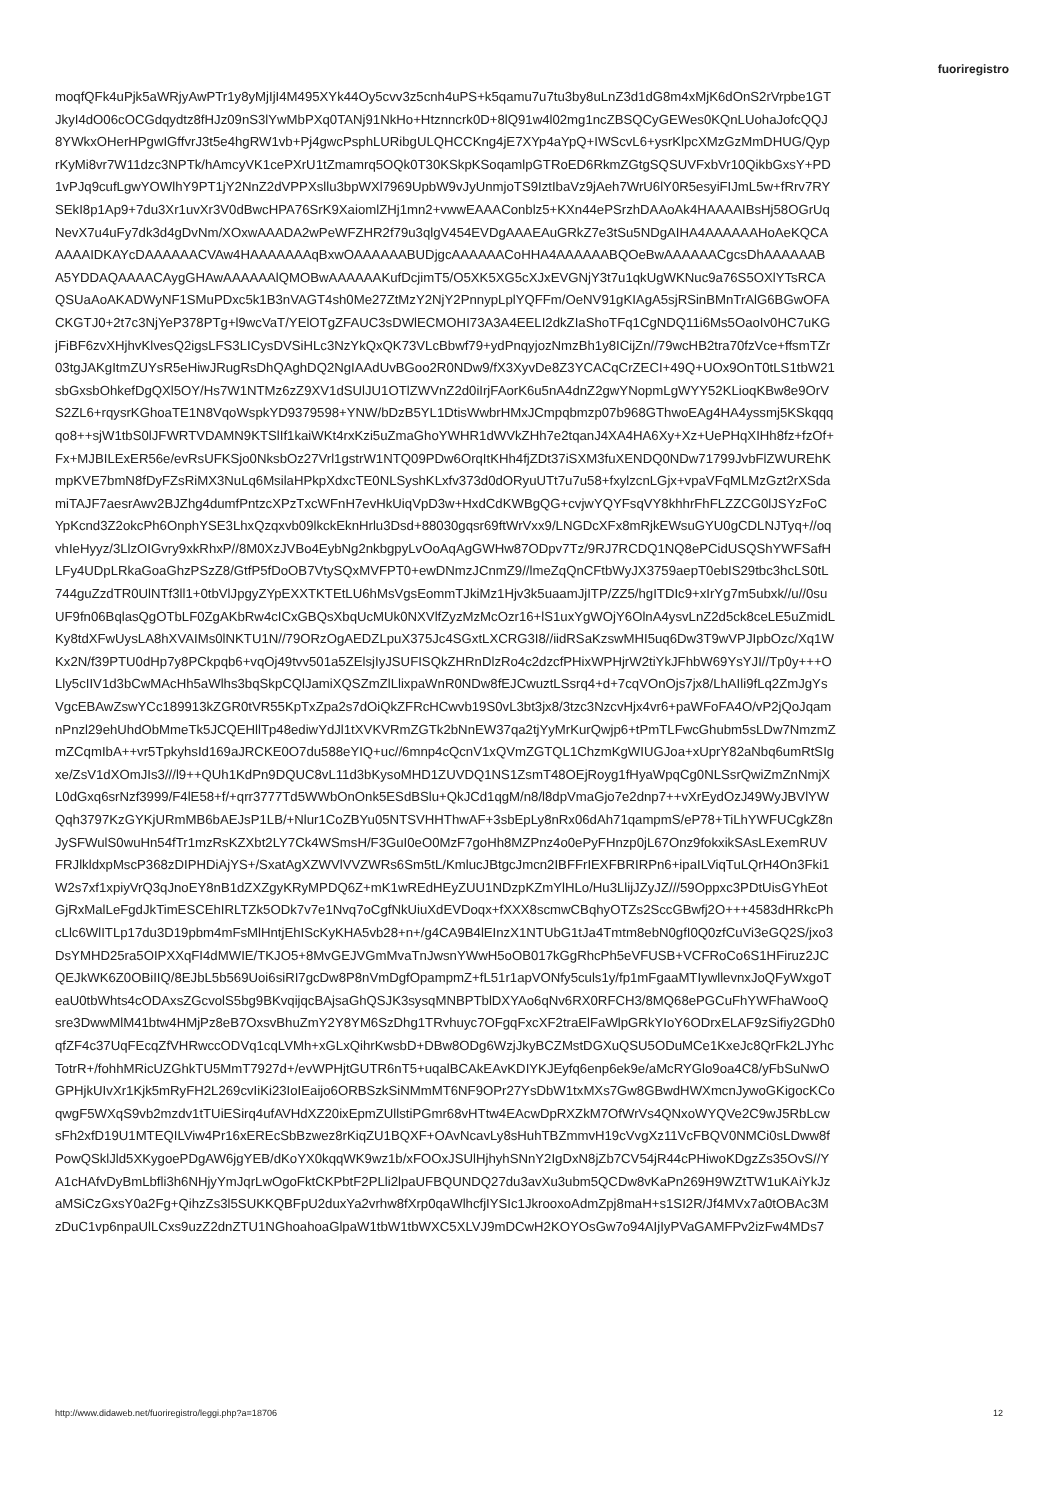fuoriregistro
moqfQFk4uPjk5aWRjyAwPTr1y8yMjIjI4M495XYk44Oy5cvv3z5cnh4uPS+k5qamu7u7tu3by8uLnZ3d1dG8m4xMjK6dOnS2rVrpbe1GT
JkyI4dO06cOCGdqydtz8fHJz09nS3lYwMbPXq0TANj91NkHo+Htznncrk0D+8lQ91w4l02mg1ncZBSQCyGEWes0KQnLUohaJofcQQJ
8YWkxOHerHPgwIGffvrJ3t5e4hgRW1vb+Pj4gwcPsphLURibgULQHCCKng4jE7XYp4aYpQ+IWScvL6+ysrKlpcXMzGzMmDHUG/Qyp
rKyMi8vr7W11dzc3NPTk/hAmcyVK1cePXrU1tZmamrq5OQk0T30KSkpKSoqamlpGTRoED6RkmZGtgSQSUVFxbVr10QikbGxsY+PD
1vPJq9cufLgwYOWlhY9PT1jY2NnZ2dVPPXsllu3bpWXl7969UpbW9vJyUnmjoTS9IztIbaVz9jAeh7WrU6lY0R5esyiFIJmL5w+fRrv7RY
SEkI8p1Ap9+7du3Xr1uvXr3V0dBwcHPA76SrK9XaiomlZHj1mn2+vwwEAAAConblz5+KXn44ePSrzhDAAoAk4HAAAAIBsHj58OGrUq
NevX7u4uFy7dk3d4gDvNm/XOxwAAADA2wPeWFZHR2f79u3qlgV454EVDgAAAEAuGRkZ7e3tSu5NDgAIHA4AAAAAAHoAeKQCA
AAAAIDKAYcDAAAAAACVAw4HAAAAAAAqBxwOAAAAAABUDjgcAAAAAACoHHA4AAAAAABQOeBwAAAAAACgcsDhAAAAAAB
A5YDDAQAAAACAygGHAwAAAAAAlQMOBwAAAAAAKufDcjimT5/O5XK5XG5cXJxEVGNjY3t7u1qkUgWKNuc9a76S5OXlYTsRCA
QSUaAoAKADWyNF1SMuPDxc5k1B3nVAGT4sh0Me27ZtMzY2NjY2PnnypLplYQFFm/OeNV91gKIAgA5sjRSinBMnTrAlG6BGwOFA
CKGTJ0+2t7c3NjYeP378PTg+l9wcVaT/YElOTgZFAUC3sDWlECMOHI73A3A4EELI2dkZIaShoTFq1CgNDQ11i6Ms5OaoIv0HC7uKG
jFiBF6zvXHjhvKlvesQ2igsLFS3LICysDVSiHLc3NzYkQxQK73VLcBbwf79+ydPnqyjozNmzBh1y8ICijZn//79wcHB2tra70fzVce+ffsmTZr
03tgJAKgItmZUYsR5eHiwJRugRsDhQAghDQ2NgIAAdUvBGoo2R0NDw9/fX3XyvDe8Z3YCACqCrZECI+49Q+UOx9OnT0tLS1tbW21
sbGxsbOhkefDgQXl5OY/Hs7W1NTMz6zZ9XV1dSUlJU1OTlZWVnZ2d0iIrjFAorK6u5nA4dnZ2gwYNopmLgWYY52KLioqKBw8e9OrV
S2ZL6+rqysrKGhoaTE1N8VqoWspkYD9379598+YNW/bDzB5YL1DtisWwbrHMxJCmpqbmzp07b968GThwoEAg4HA4yssmj5KSkqqq
qo8++sjW1tbS0lJFWRTVDAMN9KTSlIf1kaiWKt4rxKzi5uZmaGhoYWHR1dWVkZHh7e2tqanJ4XA4HA6Xy+Xz+UePHqXIHh8fz+fzOf+
Fx+MJBILExER56e/evRsUFKSjo0NksbOz27Vrl1gstrW1NTQ09PDw6OrqItKHh4fjZDt37iSXM3fuXENDQ0NDw71799JvbFlZWUREhK
mpKVE7bmN8fDyFZsRiMX3NuLq6MsilaHPkpXdxcTE0NLSyshKLxfv373d0dORyuUTt7u7u58+fxylzcnLGjx+vpaVFqMLMzGzt2rXSda
miTAJF7aesrAwv2BJZhg4dumfPntzcXPzTxcWFnH7evHkUiqVpD3w+HxdCdKWBgQG+cvjwYQYFsqVY8khhrFhFLZZCG0lJSYzFoC
YpKcnd3Z2okcPh6OnphYSE3LhxQzqxvb09lkckEknHrlu3Dsd+88030gqsr69ftWrVxx9/LNGDcXFx8mRjkEWsuGYU0gCDLNJTyq+//oq
vhIeHyyz/3LlzOIGvry9xkRhxP//8M0XzJVBo4EybNg2nkbgpyLvOoAqAgGWHw87ODpv7Tz/9RJ7RCDQ1NQ8ePCidUSQShYWFSafH
LFy4UDpLRkaGoaGhzPSzZ8/GtfP5fDoOB7VtySQxMVFPT0+ewDNmzJCnmZ9//lmeZqQnCFtbWyJX3759aepT0ebIS29tbc3hcLS0tL
744guZzdTR0UlNTf3ll1+0tbVlJpgyZYpEXXTKTEtLU6hMsVgsEommTJkiMz1Hjv3k5uaamJjITP/ZZ5/hgITDIc9+xIrYg7m5ubxk//u//0su
UF9fn06BqlasQgOTbLF0ZgAKbRw4cICxGBQsXbqUcMUk0NXVlfZyzMzMcOzr16+lS1uxYgWOjY6OlnA4ysvLnZ2d5ck8ceLE5uZmidL
Ky8tdXFwUysLA8hXVAIMs0lNKTU1N//79ORzOgAEDZLpuX375Jc4SGxtLXCRG3I8//iidRSaKzswMHI5uq6Dw3T9wVPJIpbOzc/Xq1W
Kx2N/f39PTU0dHp7y8PCkpqb6+vqOj49tvv501a5ZElsjIyJSUFISQkZHRnDlzRo4c2dzcfPHixWPHjrW2tiYkJFhbW69YsYJI//Tp0y+++O
Lly5cIIV1d3bCwMAcHh5aWlhs3bqSkpCQlJamiXQSZmZlLlixpaWnR0NDw8fEJCwuztLSsrq4+d+7cqVOnOjs7jx8/LhAIli9fLq2ZmJgYs
VgcEBAwZswYCc189913kZGR0tVR55KpTxZpa2s7dOiQkZFRcHCwvb19S0vL3bt3jx8/3tzc3NzcvHjx4vr6+paWFoFA4O/vP2jQoJqam
nPnzl29ehUhdObMmeTk5JCQEHllTp48ediwYdJl1tXVKVRmZGTk2bNnEW37qa2tjYyMrKurQwjp6+tPmTLFwcGhubm5sLDw7NmzmZ
mZCqmIbA++vr5TpkyhsId169aJRCKE0O7du588eYIQ+uc//6mnp4cQcnV1xQVmZGTQL1ChzmKgWIUGJoa+xUprY82aNbq6umRtSIg
xe/ZsV1dXOmJIs3///l9++QUh1KdPn9DQUC8vL11d3bKysoMHD1ZUVDQ1NS1ZsmT48OEjRoyg1fHyaWpqCg0NLSsrQwiZmZnNmjX
L0dGxq6srNzf3999/F4lE58+f/+qrr3777Td5WWbOnOnk5ESdBSlu+QkJCd1qgM/n8/l8dpVmaGjo7e2dnp7++vXrEydOzJ49WyJBVlYW
Qqh3797KzGYKjURmMB6bAEJsP1LB/+Nlur1CoZBYu05NTSVHHThwAF+3sbEpLy8nRx06dAh71qampmS/eP78+TiLhYWFUCgkZ8n
JySFWulS0wuHn54fTr1mzRsKZXbt2LY7Ck4WSmsH/F3GuI0eO0MzF7goHh8MZPnz4o0ePyFHnzp0jL67Onz9fokxikSAsLExemRUV
FRJlkldxpMscP368zDIPHDiAjYS+/SxatAgXZWVlVVZWRs6Sm5tL/KmlucJBtgcJmcn2IBFFrIEXFBRIRPn6+ipaILViqTuLQrH4On3Fki1
W2s7xf1xpiyVrQ3qJnoEY8nB1dZXZgyKRyMPDQ6Z+mK1wREdHEyZUU1NDzpKZmYlHLo/Hu3LlijJZyJZ///59Oppxc3PDtUisGYhEot
GjRxMalLeFgdJkTimESCEhIRLTZk5ODk7v7e1Nvq7oCgfNkUiuXdEVDoqx+fXXX8scmwCBqhyOTZs2SccGBwfj2O+++4583dHRkcPh
cLlc6WlITLp17du3D19pbm4mFsMlHntjEhIScKyKHA5vb28+n+/g4CA9B4lEInzX1NTUbG1tJa4Tmtm8ebN0gfI0Q0zfCuVi3eGQ2S/jxo3
DsYMHD25ra5OIPXXqFI4dMWIE/TKJO5+8MvGEJVGmMvaTnJwsnYWwH5oOB017kGgRhcPh5eVFUSB+VCFRoCo6S1HFiruz2JC
QEJkWK6Z0OBiIIQ/8EJbL5b569Uoi6siRI7gcDw8P8nVmDgfOpampmZ+fL51r1apVONfy5culs1y/fp1mFgaaMTIywllevnxJoQFyWxgoT
eaU0tbWhts4cODAxsZGcvolS5bg9BKvqijqcBAjsaGhQSJK3sysqMNBPTblDXYAo6qNv6RX0RFCH3/8MQ68ePGCuFhYWFhaWooQ
sre3DwwMlM41btw4HMjPz8eB7OxsvBhuZmY2Y8YM6SzDhg1TRvhuyc7OFgqFxcXF2traElFaWlpGRkYIoY6ODrxELAF9zSifiy2GDh0
qfZF4c37UqFEcqZfVHRwccODVq1cqLVMh+xGLxQihrKwsbD+DBw8ODg6WzjJkyBCZMstDGXuQSU5ODuMCe1KxeJc8QrFk2LJYhc
TotrR+/fohhMRicUZGhkTU5MmT7927d+/evWPHjtGUTR6nT5+uqalBCAkEAvKDIYKJEyfq6enp6ek9e/aMcRYGlo9oa4C8/yFbSuNwO
GPHjkUIvXr1Kjk5mRyFH2L269cvIiKi23IoIEaijo6ORBSzkSiNMmMT6NF9OPr27YsDbW1txMXs7Gw8GBwdHWXmcnJywoGKigocKCo
qwgF5WXqS9vb2mzdv1tTUiESirq4ufAVHdXZ20ixEpmZUllstiPGmr68vHTtw4EAcwDpRXZkM7OfWrVs4QNxoWYQVe2C9wJ5RbLcw
sFh2xfD19U1MTEQILViw4Pr16xEREcSbBzwez8rKiqZU1BQXF+OAvNcavLy8sHuhTBZmmvH19cVvgXz11VcFBQV0NMCi0sLDww8f
PowQSklJld5XKygoePDgAW6jgYEB/dKoYX0kqqWK9wz1b/xFOOxJSUlHjhyhSNnY2IgDxN8jZb7CV54jR44cPHiwoKDgzZs35OvS//Y
A1cHAfvDyBmLbfli3h6NHjyYmJqrLwOgoFktCKPbtF2PLli2lpaUFBQUNDQ27du3avXu3ubm5QCDw8vKaPn269H9WZtTW1uKAiYkJz
aMSiCzGxsY0a2Fg+QihzZs3l5SUKKQBFpU2duxYa2vrhw8fXrp0qaWlhcfjIYSIc1JkrooxoAdmZpj8maH+s1SI2R/Jf4MVx7a0tOBAc3M
zDuC1vp6npaUlLCxs9uzZ2dnZTU1NGhoahoaGlpaW1tbW1tbWXC5XLVJ9mDCwH2KOYOsGw7o94AIjIyPVaGAMFPv2izFw4MDs7
http://www.didaweb.net/fuoriregistro/leggi.php?a=18706 12